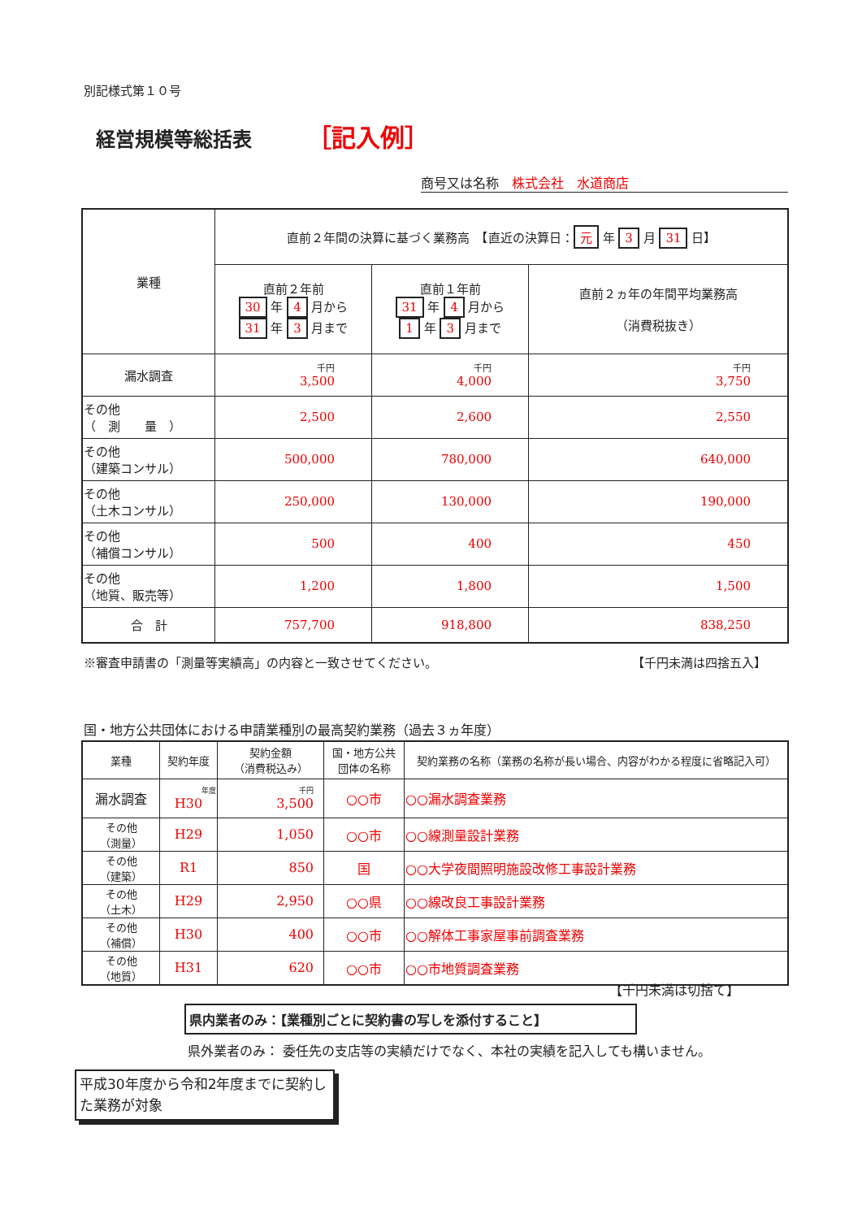別記様式第１０号
経営規模等総括表 ［記入例］
商号又は名称　株式会社　水道商店
| 業種 | 直前２年間の決算に基づく業務高 【直近の決算日： 元 年 3 月 31 日】 | | |
| | 直前２年前 30 年 4 月から 31 年 3 月まで | 直前１年前 31 年 4 月から 1 年 3 月まで | 直前２ヵ年の年間平均業務高 （消費税抜き） |
| 漏水調査 | 千円 3,500 | 千円 4,000 | 千円 3,750 |
| その他 （ 測 量 ） | 2,500 | 2,600 | 2,550 |
| その他 （建築コンサル） | 500,000 | 780,000 | 640,000 |
| その他 （土木コンサル） | 250,000 | 130,000 | 190,000 |
| その他 （補償コンサル） | 500 | 400 | 450 |
| その他 （地質、販売等） | 1,200 | 1,800 | 1,500 |
| 合 計 | 757,700 | 918,800 | 838,250 |
※審査申請書の「測量等実績高」の内容と一致させてください。 【千円未満は四捨五入】
国・地方公共団体における申請業種別の最高契約業務（過去３ヵ年度）
| 業種 | 契約年度 | 契約金額 （消費税込み） | 国・地方公共 団体の名称 | 契約業務の名称（業務の名称が長い場合、内容がわかる程度に省略記入可） |
| 漏水調査 | 年度 H30 | 千円 3,500 | ○○市 | ○○漏水調査業務 |
| その他 （測量） | H29 | 1,050 | ○○市 | ○○線測量設計業務 |
| その他 （建築） | R1 | 850 | 国 | ○○大学夜間照明施設改修工事設計業務 |
| その他 （土木） | H29 | 2,950 | ○○県 | ○○線改良工事設計業務 |
| その他 （補償） | H30 | 400 | ○○市 | ○○解体工事家屋事前調査業務 |
| その他 （地質） | H31 | 620 | ○○市 | ○○市地質調査業務 |
【千円未満は切捨て】
県内業者のみ：【業種別ごとに契約書の写しを添付すること】
県外業者のみ： 委任先の支店等の実績だけでなく、本社の実績を記入しても構いません。
平成30年度から令和2年度までに契約した業務が対象